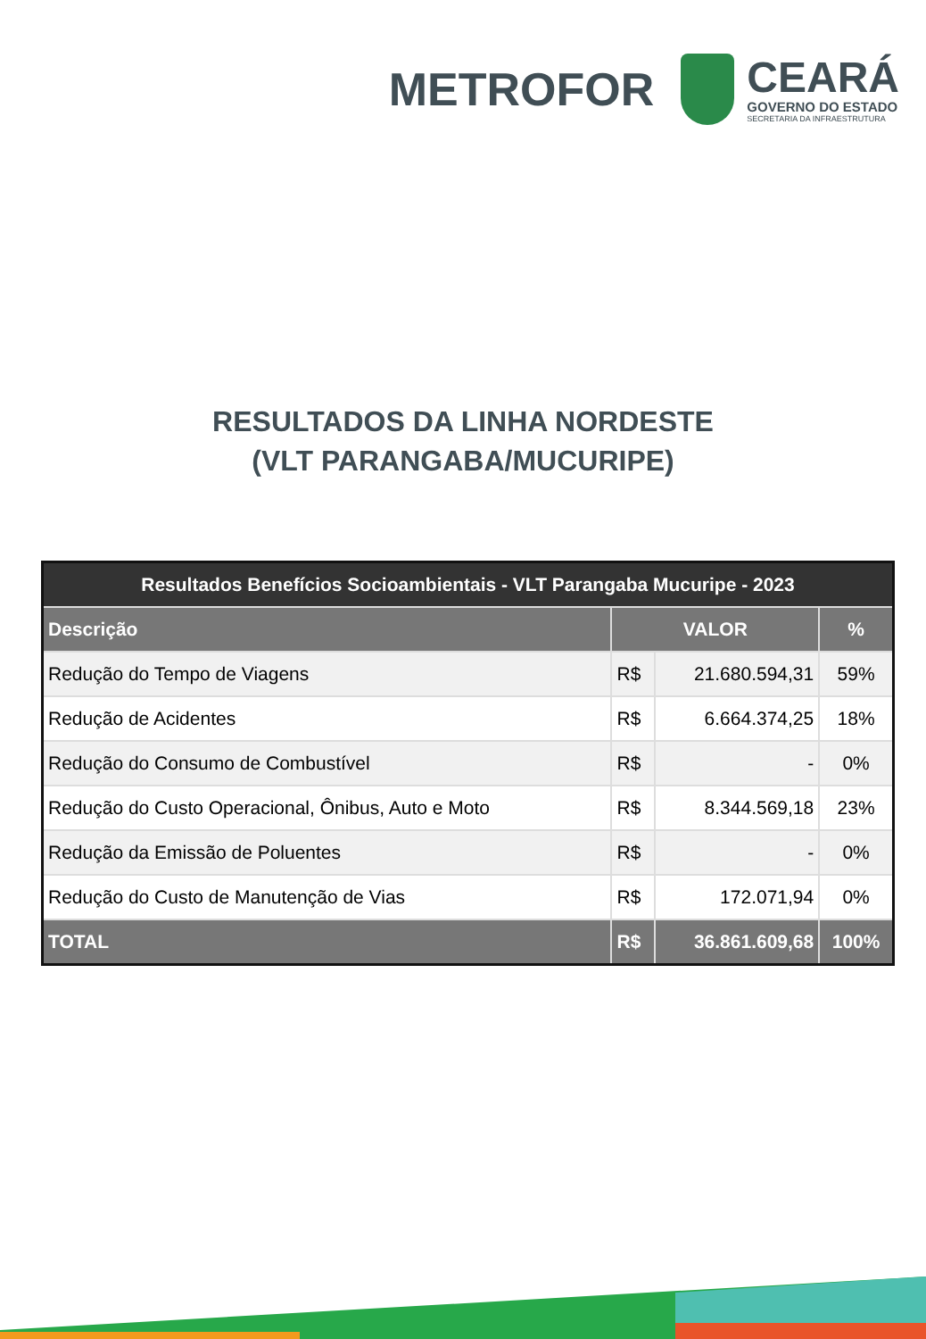METROFOR
CEARÁ
GOVERNO DO ESTADO
SECRETARIA DA INFRAESTRUTURA
RESULTADOS DA LINHA NORDESTE
(VLT PARANGABA/MUCURIPE)
| Resultados Benefícios Socioambientais - VLT Parangaba Mucuripe - 2023 | | | |
| --- | --- | --- | --- |
| Descrição | VALOR | | % |
| Redução do Tempo de Viagens | R$ | 21.680.594,31 | 59% |
| Redução de Acidentes | R$ | 6.664.374,25 | 18% |
| Redução do Consumo de Combustível | R$ | - | 0% |
| Redução do Custo Operacional, Ônibus, Auto e Moto | R$ | 8.344.569,18 | 23% |
| Redução da Emissão de Poluentes | R$ | - | 0% |
| Redução do Custo de Manutenção de Vias | R$ | 172.071,94 | 0% |
| TOTAL | R$ | 36.861.609,68 | 100% |